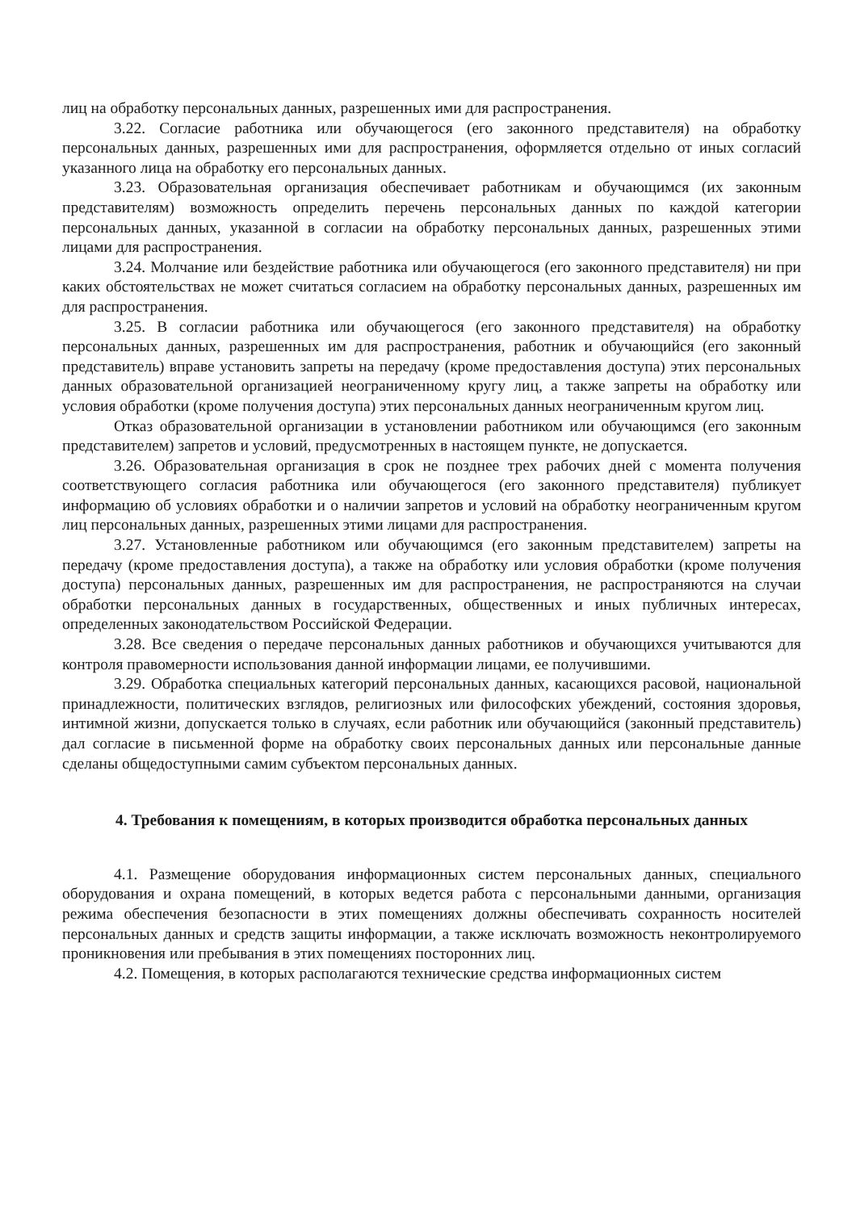лиц на обработку персональных данных, разрешенных ими для распространения.
3.22. Согласие работника или обучающегося (его законного представителя) на обработку персональных данных, разрешенных ими для распространения, оформляется отдельно от иных согласий указанного лица на обработку его персональных данных.
3.23. Образовательная организация обеспечивает работникам и обучающимся (их законным представителям) возможность определить перечень персональных данных по каждой категории персональных данных, указанной в согласии на обработку персональных данных, разрешенных этими лицами для распространения.
3.24. Молчание или бездействие работника или обучающегося (его законного представителя) ни при каких обстоятельствах не может считаться согласием на обработку персональных данных, разрешенных им для распространения.
3.25. В согласии работника или обучающегося (его законного представителя) на обработку персональных данных, разрешенных им для распространения, работник и обучающийся (его законный представитель) вправе установить запреты на передачу (кроме предоставления доступа) этих персональных данных образовательной организацией неограниченному кругу лиц, а также запреты на обработку или условия обработки (кроме получения доступа) этих персональных данных неограниченным кругом лиц.
Отказ образовательной организации в установлении работником или обучающимся (его законным представителем) запретов и условий, предусмотренных в настоящем пункте, не допускается.
3.26. Образовательная организация в срок не позднее трех рабочих дней с момента получения соответствующего согласия работника или обучающегося (его законного представителя) публикует информацию об условиях обработки и о наличии запретов и условий на обработку неограниченным кругом лиц персональных данных, разрешенных этими лицами для распространения.
3.27. Установленные работником или обучающимся (его законным представителем) запреты на передачу (кроме предоставления доступа), а также на обработку или условия обработки (кроме получения доступа) персональных данных, разрешенных им для распространения, не распространяются на случаи обработки персональных данных в государственных, общественных и иных публичных интересах, определенных законодательством Российской Федерации.
3.28. Все сведения о передаче персональных данных работников и обучающихся учитываются для контроля правомерности использования данной информации лицами, ее получившими.
3.29. Обработка специальных категорий персональных данных, касающихся расовой, национальной принадлежности, политических взглядов, религиозных или философских убеждений, состояния здоровья, интимной жизни, допускается только в случаях, если работник или обучающийся (законный представитель) дал согласие в письменной форме на обработку своих персональных данных или персональные данные сделаны общедоступными самим субъектом персональных данных.
4. Требования к помещениям, в которых производится обработка персональных данных
4.1. Размещение оборудования информационных систем персональных данных, специального оборудования и охрана помещений, в которых ведется работа с персональными данными, организация режима обеспечения безопасности в этих помещениях должны обеспечивать сохранность носителей персональных данных и средств защиты информации, а также исключать возможность неконтролируемого проникновения или пребывания в этих помещениях посторонних лиц.
4.2. Помещения, в которых располагаются технические средства информационных систем